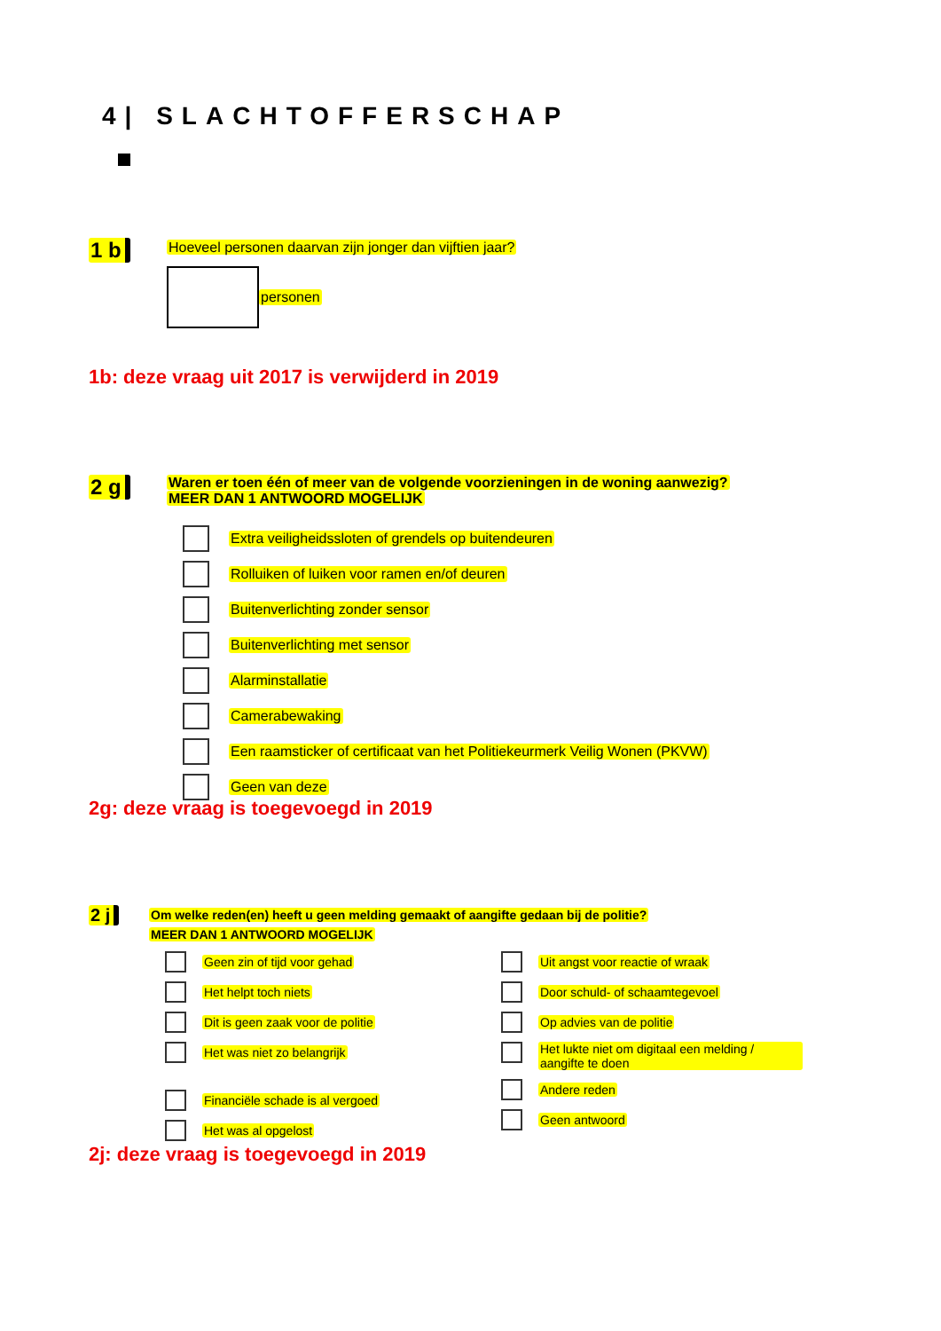4| SLACHTOFFERSCHAP
1 b
Hoeveel personen daarvan zijn jonger dan vijftien jaar?
personen
1b: deze vraag uit 2017 is verwijderd in 2019
2 g
Waren er toen één of meer van de volgende voorzieningen in de woning aanwezig?
MEER DAN 1 ANTWOORD MOGELIJK
Extra veiligheidssloten of grendels op buitendeuren
Rolluiken of luiken voor ramen en/of deuren
Buitenverlichting zonder sensor
Buitenverlichting met sensor
Alarminstallatie
Camerabewaking
Een raamsticker of certificaat van het Politiekeurmerk Veilig Wonen (PKVW)
Geen van deze
2g: deze vraag is toegevoegd in 2019
2 j
Om welke reden(en) heeft u geen melding gemaakt of aangifte gedaan bij de politie?
MEER DAN 1 ANTWOORD MOGELIJK
Geen zin of tijd voor gehad
Het helpt toch niets
Dit is geen zaak voor de politie
Het was niet zo belangrijk
Financiële schade is al vergoed
Het was al opgelost
Uit angst voor reactie of wraak
Door schuld- of schaamtegevoel
Op advies van de politie
Het lukte niet om digitaal een melding / aangifte te doen
Andere reden
Geen antwoord
2j: deze vraag is toegevoegd in 2019